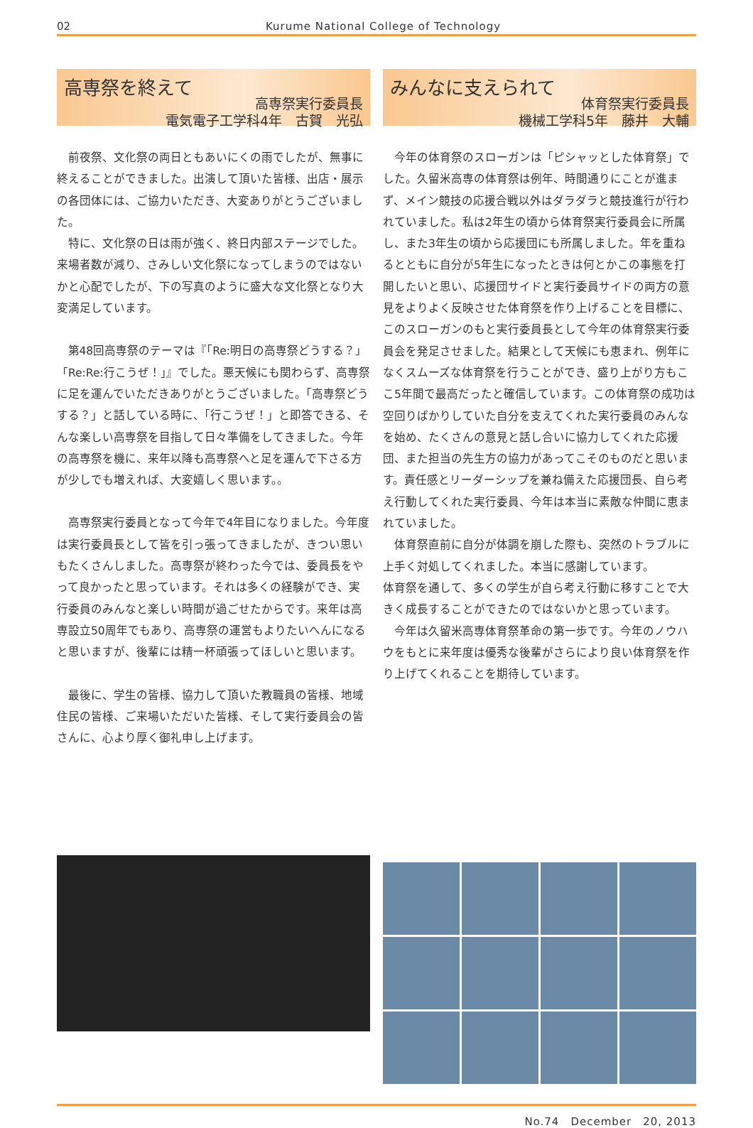02 Kurume National College of Technology
高専祭を終えて
高専祭実行委員長
電気電子工学科4年　古賀　光弘
前夜祭、文化祭の両日ともあいにくの雨でしたが、無事に終えることができました。出演して頂いた皆様、出店・展示の各団体には、ご協力いただき、大変ありがとうございました。
特に、文化祭の日は雨が強く、終日内部ステージでした。来場者数が減り、さみしい文化祭になってしまうのではないかと心配でしたが、下の写真のように盛大な文化祭となり大変満足しています。
第48回高専祭のテーマは『「Re:明日の高専祭どうする？」「Re:Re:行こうぜ！」』でした。悪天候にも関わらず、高専祭に足を運んでいただきありがとうございました。「高専祭どうする？」と話している時に、「行こうぜ！」と即答できる、そんな楽しい高専祭を目指して日々準備をしてきました。今年の高専祭を機に、来年以降も高専祭へと足を運んで下さる方が少しでも増えれば、大変嬉しく思います。。
高専祭実行委員となって今年で4年目になりました。今年度は実行委員長として皆を引っ張ってきましたが、きつい思いもたくさんしました。高専祭が終わった今では、委員長をやって良かったと思っています。それは多くの経験ができ、実行委員のみんなと楽しい時間が過ごせたからです。来年は高専設立50周年でもあり、高専祭の運営もよりたいへんになると思いますが、後輩には精一杯頑張ってほしいと思います。
最後に、学生の皆様、協力して頂いた教職員の皆様、地域住民の皆様、ご来場いただいた皆様、そして実行委員会の皆さんに、心より厚く御礼申し上げます。
みんなに支えられて
体育祭実行委員長
機械工学科5年　藤井　大輔
今年の体育祭のスローガンは「ピシャッとした体育祭」でした。久留米高専の体育祭は例年、時間通りにことが進まず、メイン競技の応援合戦以外はダラダラと競技進行が行われていました。私は2年生の頃から体育祭実行委員会に所属し、また3年生の頃から応援団にも所属しました。年を重ねるとともに自分が5年生になったときは何とかこの事態を打開したいと思い、応援団サイドと実行委員サイドの両方の意見をよりよく反映させた体育祭を作り上げることを目標に、このスローガンのもと実行委員長として今年の体育祭実行委員会を発足させました。結果として天候にも恵まれ、例年になくスムーズな体育祭を行うことができ、盛り上がり方もここ5年間で最高だったと確信しています。この体育祭の成功は空回りばかりしていた自分を支えてくれた実行委員のみんなを始め、たくさんの意見と話し合いに協力してくれた応援団、また担当の先生方の協力があってこそのものだと思います。責任感とリーダーシップを兼ね備えた応援団長、自ら考え行動してくれた実行委員、今年は本当に素敵な仲間に恵まれていました。
体育祭直前に自分が体調を崩した際も、突然のトラブルに上手く対処してくれました。本当に感謝しています。
体育祭を通して、多くの学生が自ら考え行動に移すことで大きく成長することができたのではないかと思っています。
今年は久留米高専体育祭革命の第一歩です。今年のノウハウをもとに来年度は優秀な後輩がさらにより良い体育祭を作り上げてくれることを期待しています。
No.74　December　20, 2013